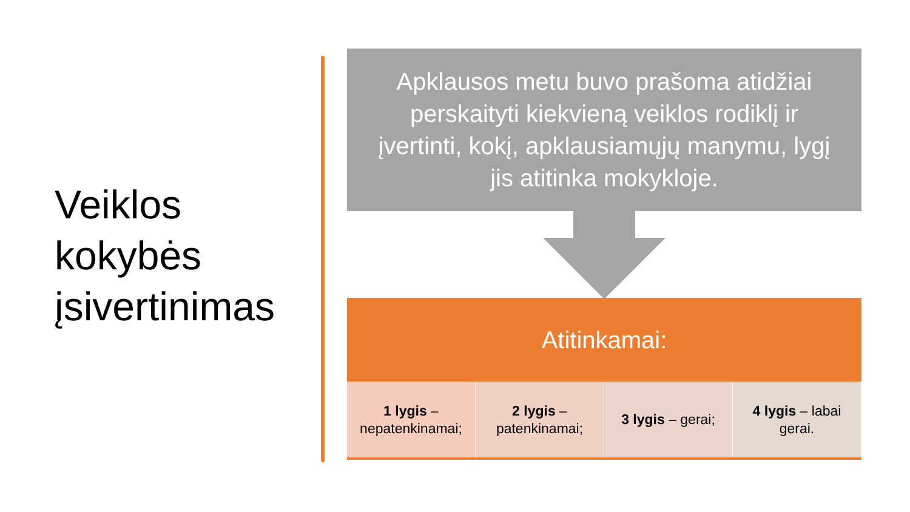Veiklos
kokybės
įsivertinimas
Apklausos metu buvo prašoma atidžiai perskaityti kiekvieną veiklos rodiklį ir įvertinti, kokį, apklausiamųjų manymu, lygį jis atitinka mokykloje.
Atitinkamai:
1 lygis – nepatenkinamai; 2 lygis – patenkinamai; 3 lygis – gerai; 4 lygis – labai gerai.